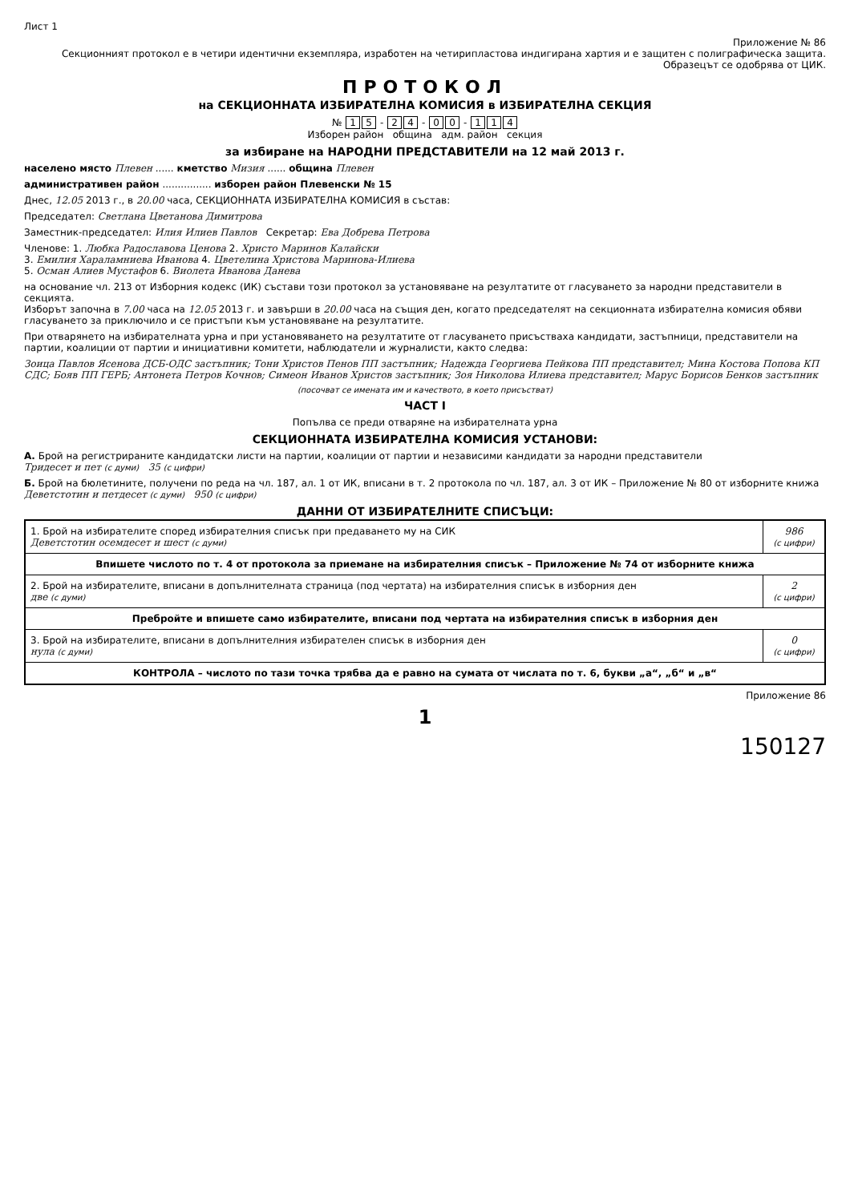Лист 1
Приложение № 86
Секционният протокол е в четири идентични екземпляра, изработен на четирипластова индигирана хартия и е защитен с полиграфическа защита. Образецът се одобрява от ЦИК.
ПРОТОКОЛ
на СЕКЦИОННАТА ИЗБИРАТЕЛНА КОМИСИЯ в ИЗБИРАТЕЛНА СЕКЦИЯ
№ 1 5 - 2 4 - 0 0 - 1 1 4
Изборен район община адм. район секция
за избиране на НАРОДНИ ПРЕДСТАВИТЕЛИ на 12 май 2013 г.
населено място Плевен ...... кметство Мизия ...... община Плевен
административен район ................ изборен район Плевенски № 15
Днес, 12.05 2013 г., в 20.00 часа, СЕКЦИОННАТА ИЗБИРАТЕЛНА КОМИСИЯ в състав:
Председател: Светлана Цветанова Димитрова
Заместник-председател: Илия Илиев Павлов Секретар: Ева Добрева Петрова
Членове: 1. Любка Радославова Ценова 2. Христо Маринов Калайски
3. Емилия Хараламниева Иванова 4. Цветелина Христова Маринова-Илиева
5. Осман Алиев Мустафов 6. Виолета Иванова Данева
на основание чл. 213 от Изборния кодекс (ИК) състави този протокол за установяване на резултатите от гласуването за народни представители в секцията.
Изборът започна в 7.00 часа на 12.05 2013 г. и завърши в 20.00 часа на същия ден, когато председателят на секционната избирателна комисия обяви гласуването за приключило и се пристъпи към установяване на резултатите.
При отварянето на избирателната урна и при установяването на резултатите от гласуването присъстваха кандидати, застъпници, представители на партии, коалиции от партии и инициативни комитети, наблюдатели и журналисти, както следва:
Зоица Павлов Ясенова ДСБ-ОДС застъпник; Тони Христов Пенов ПП застъпник; Надежда Георгиева Пейкова ПП представител; Мина Костова Попова КП СДС; Бояв ПП ГЕРБ; Антонета Петров Кочнов; Симеон Иванов Христов застъпник; Зоя Николова Илиева представител; Марус Борисов Бенков застъпник
(посочват се имената им и качеството, в което присъстват)
ЧАСТ I
Попълва се преди отваряне на избирателната урна
СЕКЦИОННАТА ИЗБИРАТЕЛНА КОМИСИЯ УСТАНОВИ:
А. Брой на регистрираните кандидатски листи на партии, коалиции от партии и независими кандидати за народни представители
Тридесет и пет (с думи) 35 (с цифри)
Б. Брой на бюлетините, получени по реда на чл. 187, ал. 1 от ИК, вписани в т. 2 протокола по чл. 187, ал. 3 от ИК – Приложение № 80 от изборните книжа
Деветстотин и петдесет (с думи) 950 (с цифри)
ДАННИ ОТ ИЗБИРАТЕЛНИТЕ СПИСЪЦИ:
| 1. Брой на избирателите според избирателния списък при предаването му на СИК Деветстотин осемдесет и шест (с думи) | 986 (с цифри) |
| Впишете числото по т. 4 от протокола за приемане на избирателния списък – Приложение № 74 от изборните книжа | |
| 2. Брой на избирателите, вписани в допълнителната страница (под чертата) на избирателния списък в изборния ден две (с думи) | 2 (с цифри) |
| Пребройте и впишете само избирателите, вписани под чертата на избирателния списък в изборния ден | |
| 3. Брой на избирателите, вписани в допълнителния избирателен списък в изборния ден нула (с думи) | 0 (с цифри) |
| КОНТРОЛА – числото по тази точка трябва да е равно на сумата от числата по т. 6, букви „а“, „б“ и „в“ | |
Приложение 86
1
150127